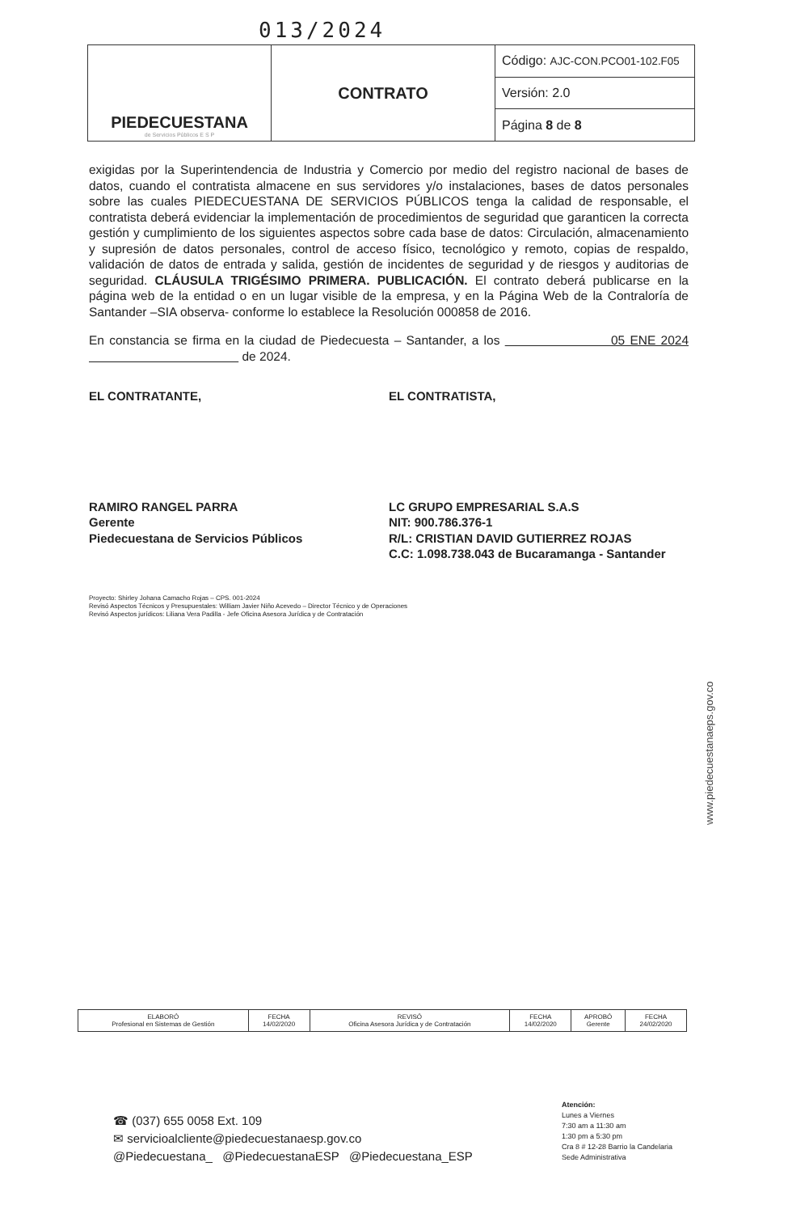013/2024
| PIEDECUESTANA de Servicios Públicos E S P | CONTRATO | Código: AJC-CON.PCO01-102.F05 |
| | | Versión: 2.0 |
| | | Página 8 de 8 |
exigidas por la Superintendencia de Industria y Comercio por medio del registro nacional de bases de datos, cuando el contratista almacene en sus servidores y/o instalaciones, bases de datos personales sobre las cuales PIEDECUESTANA DE SERVICIOS PÚBLICOS tenga la calidad de responsable, el contratista deberá evidenciar la implementación de procedimientos de seguridad que garanticen la correcta gestión y cumplimiento de los siguientes aspectos sobre cada base de datos: Circulación, almacenamiento y supresión de datos personales, control de acceso físico, tecnológico y remoto, copias de respaldo, validación de datos de entrada y salida, gestión de incidentes de seguridad y de riesgos y auditorias de seguridad. CLÁUSULA TRIGÉSIMO PRIMERA. PUBLICACIÓN. El contrato deberá publicarse en la página web de la entidad o en un lugar visible de la empresa, y en la Página Web de la Contraloría de Santander –SIA observa- conforme lo establece la Resolución 000858 de 2016.
En constancia se firma en la ciudad de Piedecuesta – Santander, a los 05 ENE 2024 de 2024.
EL CONTRATANTE,
RAMIRO RANGEL PARRA
Gerente
Piedecuestana de Servicios Públicos
EL CONTRATISTA,
LC GRUPO EMPRESARIAL S.A.S
NIT: 900.786.376-1
R/L: CRISTIAN DAVID GUTIERREZ ROJAS
C.C: 1.098.738.043 de Bucaramanga - Santander
Proyecto: Shirley Johana Camacho Rojas – CPS. 001-2024
Revisó Aspectos Técnicos y Presupuestales: William Javier Niño Acevedo – Director Técnico y de Operaciones
Revisó Aspectos jurídicos: Liliana Vera Padilla - Jefe Oficina Asesora Jurídica y de Contratación
www.piedecuestanaeps.gov.co
| ELABORÓ Profesional en Sistemas de Gestión | FECHA 14/02/2020 | REVISÓ Oficina Asesora Jurídica y de Contratación | FECHA 14/02/2020 | APROBÓ Gerente | FECHA 24/02/2020 |
☎ (037) 655 0058 Ext. 109
✉ servicioalcliente@piedecuestanaesp.gov.co
@Piedecuestana_ @PiedecuestanaESP @Piedecuestana_ESP
Atención:
Lunes a Viernes
7:30 am a 11:30 am
1:30 pm a 5:30 pm
Cra 8 # 12-28 Barrio la Candelaria
Sede Administrativa